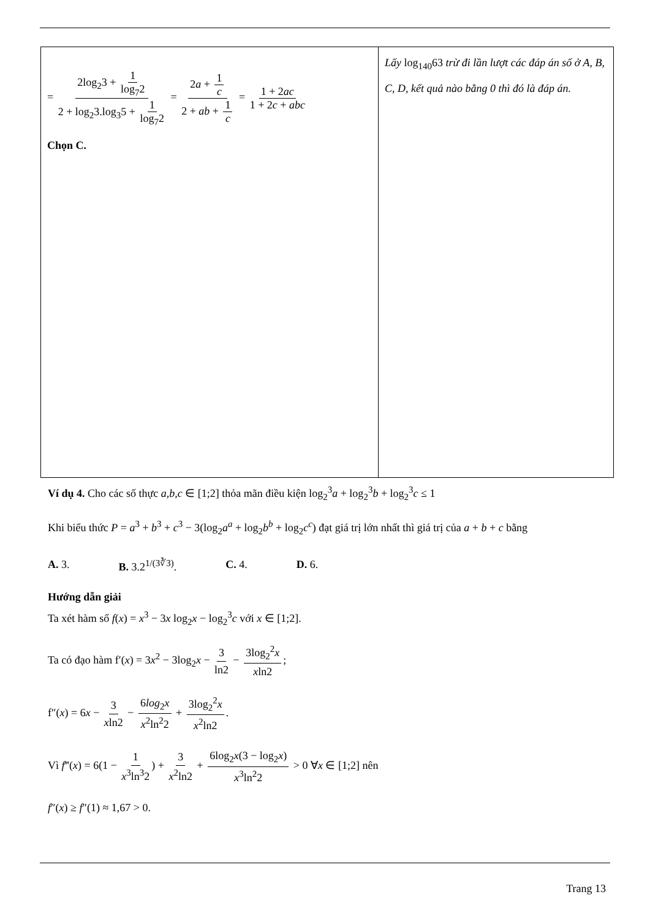| = 2log<sub>2</sub>3 + 1 log<sub>7</sub>2 2 + log<sub>2</sub>3.log<sub>3</sub>5 + 1 log<sub>7</sub>2 = 2 a + 1 c 2 + ab + 1 c = 1 + 2 ac 1 + 2 c + abc Chọn C. | Lấy log<sub>140</sub>63 trừ đi lần lượt các đáp án số ở A, B, C, D, kết quả nào bằng 0 thì đó là đáp án. |
Ví dụ 4. Cho các số thực a,b,c ∈ [1;2] thỏa mãn điều kiện log<sub>2</sub><sup>3</sup>a + log<sub>2</sub><sup>3</sup>b + log<sub>2</sub><sup>3</sup>c ≤ 1
Khi biểu thức P = a<sup>3</sup> + b<sup>3</sup> + c<sup>3</sup> − 3(log<sub>2</sub>a<sup>a</sup> + log<sub>2</sub>b<sup>b</sup> + log<sub>2</sub>c<sup>c</sup>) đạt giá trị lớn nhất thì giá trị của a + b + c bằng
A. 3. B. 3.2<sup>1/(3∛3)</sup>. C. 4. D. 6.
Hướng dẫn giải
Ta xét hàm số f(x) = x<sup>3</sup> − 3x log<sub>2</sub>x − log<sub>2</sub><sup>3</sup>c với x ∈ [1;2].
Ta có đạo hàm f′(x) = 3x<sup>2</sup> − 3log<sub>2</sub>x − 3 ln2 − 3log<sub>2</sub><sup>2</sup>x xln2;
f″(x) = 6x − 3 xln2 − 6log<sub>2</sub>x x<sup>2</sup>ln<sup>2</sup>2 + 3log<sub>2</sub><sup>2</sup>x x<sup>2</sup>ln2.
Vì f‴(x) = 6(1 − 1 x<sup>3</sup>ln<sup>3</sup>2) + 3 x<sup>2</sup>ln2 + 6log<sub>2</sub>x(3 − log<sub>2</sub>x) x<sup>3</sup>ln<sup>2</sup>2 > 0 ∀x ∈ [1;2] nên
f″(x) ≥ f″(1) ≈ 1,67 > 0.
Trang 13